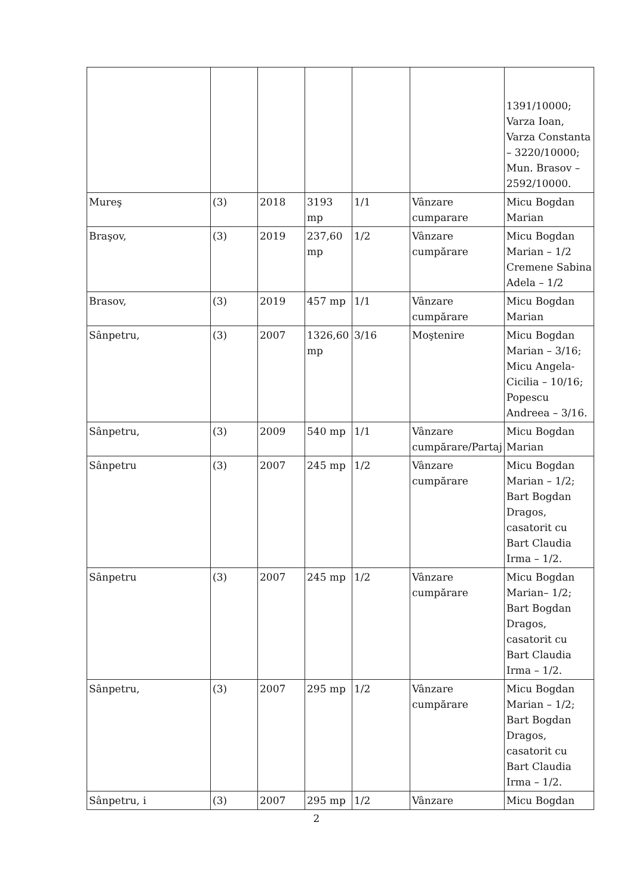| | | | | | | 1391/10000; Varza Ioan, Varza Constanta – 3220/10000; Mun. Brasov – 2592/10000. |
| Mureş | (3) | 2018 | 3193 mp | 1/1 | Vânzare cumparare | Micu Bogdan Marian |
| Braşov, | (3) | 2019 | 237,60 mp | 1/2 | Vânzare cumpărare | Micu Bogdan Marian – 1/2 Cremene Sabina Adela – 1/2 |
| Brasov, | (3) | 2019 | 457 mp | 1/1 | Vânzare cumpărare | Micu Bogdan Marian |
| Sânpetru, | (3) | 2007 | 1326,60 mp | 3/16 | Moştenire | Micu Bogdan Marian – 3/16; Micu Angela-Cicilia – 10/16; Popescu Andreea – 3/16. |
| Sânpetru, | (3) | 2009 | 540 mp | 1/1 | Vânzare cumpărare/Partaj | Micu Bogdan Marian |
| Sânpetru | (3) | 2007 | 245 mp | 1/2 | Vânzare cumpărare | Micu Bogdan Marian – 1/2; Bart Bogdan Dragos, casatorit cu Bart Claudia Irma – 1/2. |
| Sânpetru | (3) | 2007 | 245 mp | 1/2 | Vânzare cumpărare | Micu Bogdan Marian– 1/2; Bart Bogdan Dragos, casatorit cu Bart Claudia Irma – 1/2. |
| Sânpetru, | (3) | 2007 | 295 mp | 1/2 | Vânzare cumpărare | Micu Bogdan Marian – 1/2; Bart Bogdan Dragos, casatorit cu Bart Claudia Irma – 1/2. |
| Sânpetru, i | (3) | 2007 | 295 mp | 1/2 | Vânzare | Micu Bogdan |
2